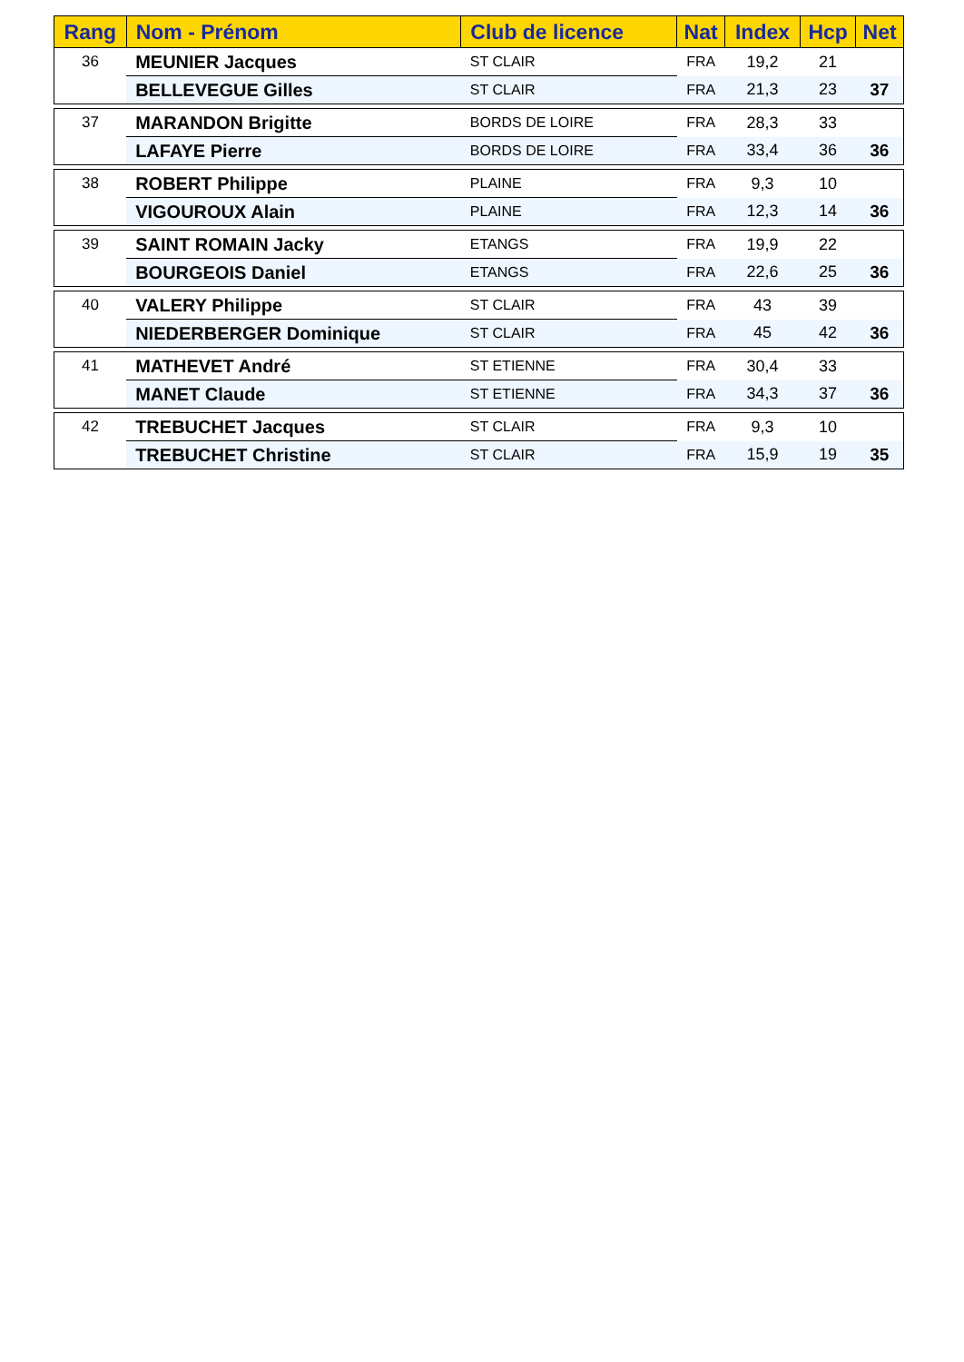| Rang | Nom - Prénom | Club de licence | Nat | Index | Hcp | Net |
| --- | --- | --- | --- | --- | --- | --- |
| 36 | MEUNIER Jacques | ST CLAIR | FRA | 19,2 | 21 | |
| | BELLEVEGUE Gilles | ST CLAIR | FRA | 21,3 | 23 | 37 |
| 37 | MARANDON Brigitte | BORDS DE LOIRE | FRA | 28,3 | 33 | |
| | LAFAYE Pierre | BORDS DE LOIRE | FRA | 33,4 | 36 | 36 |
| 38 | ROBERT Philippe | PLAINE | FRA | 9,3 | 10 | |
| | VIGOUROUX Alain | PLAINE | FRA | 12,3 | 14 | 36 |
| 39 | SAINT ROMAIN Jacky | ETANGS | FRA | 19,9 | 22 | |
| | BOURGEOIS Daniel | ETANGS | FRA | 22,6 | 25 | 36 |
| 40 | VALERY Philippe | ST CLAIR | FRA | 43 | 39 | |
| | NIEDERBERGER Dominique | ST CLAIR | FRA | 45 | 42 | 36 |
| 41 | MATHEVET André | ST ETIENNE | FRA | 30,4 | 33 | |
| | MANET Claude | ST ETIENNE | FRA | 34,3 | 37 | 36 |
| 42 | TREBUCHET Jacques | ST CLAIR | FRA | 9,3 | 10 | |
| | TREBUCHET Christine | ST CLAIR | FRA | 15,9 | 19 | 35 |